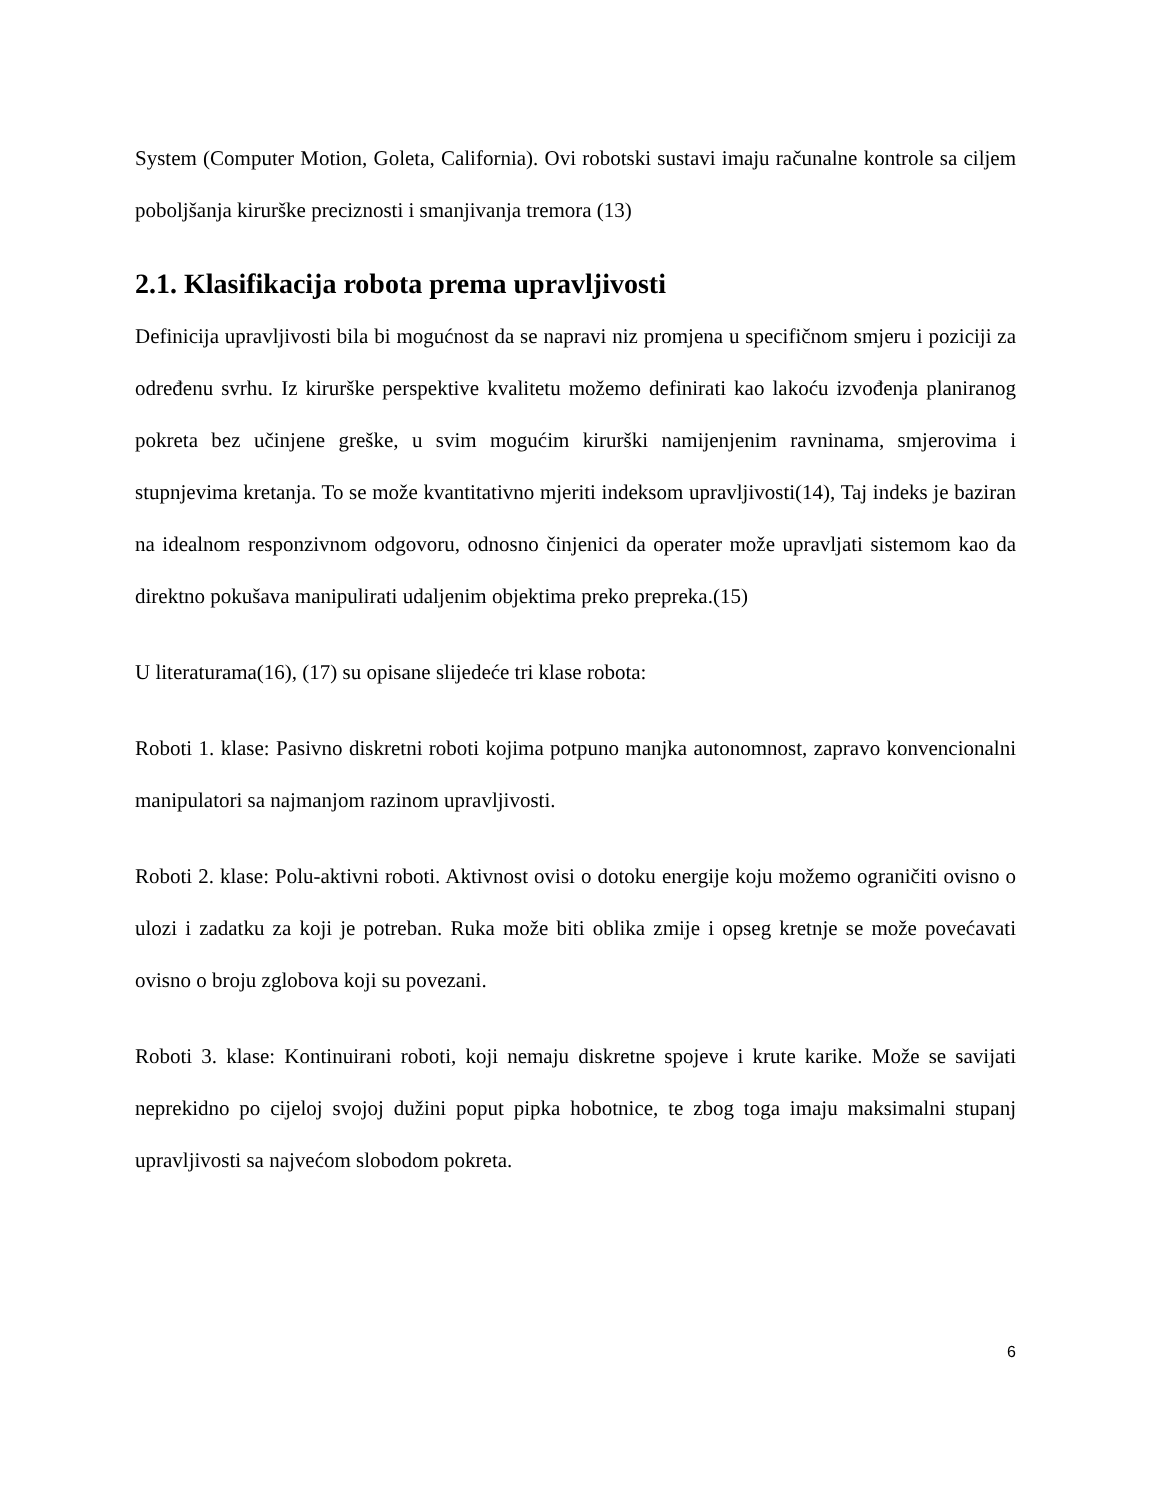System (Computer Motion, Goleta, California). Ovi robotski sustavi imaju računalne kontrole sa ciljem poboljšanja kirurške preciznosti i smanjivanja tremora (13)
2.1. Klasifikacija robota prema upravljivosti
Definicija upravljivosti bila bi mogućnost da se napravi niz promjena u specifičnom smjeru i poziciji za određenu svrhu. Iz kirurške perspektive kvalitetu možemo definirati kao lakoću izvođenja planiranog pokreta bez učinjene greške, u svim mogućim kirurški namijenjenim ravninama, smjerovima i stupnjevima kretanja. To se može kvantitativno mjeriti indeksom upravljivosti(14), Taj indeks je baziran na idealnom responzivnom odgovoru, odnosno činjenici da operater može upravljati sistemom kao da direktno pokušava manipulirati udaljenim objektima preko prepreka.(15)
U literaturama(16), (17) su opisane slijedeće tri klase robota:
Roboti 1. klase: Pasivno diskretni roboti kojima potpuno manjka autonomnost, zapravo konvencionalni manipulatori sa najmanjom razinom upravljivosti.
Roboti 2. klase: Polu-aktivni roboti. Aktivnost ovisi o dotoku energije koju možemo ograničiti ovisno o ulozi i zadatku za koji je potreban. Ruka može biti oblika zmije i opseg kretnje se može povećavati ovisno o broju zglobova koji su povezani.
Roboti 3. klase: Kontinuirani roboti, koji nemaju diskretne spojeve i krute karike. Može se savijati neprekidno po cijeloj svojoj dužini poput pipka hobotnice, te zbog toga imaju maksimalni stupanj upravljivosti sa najvećom slobodom pokreta.
6